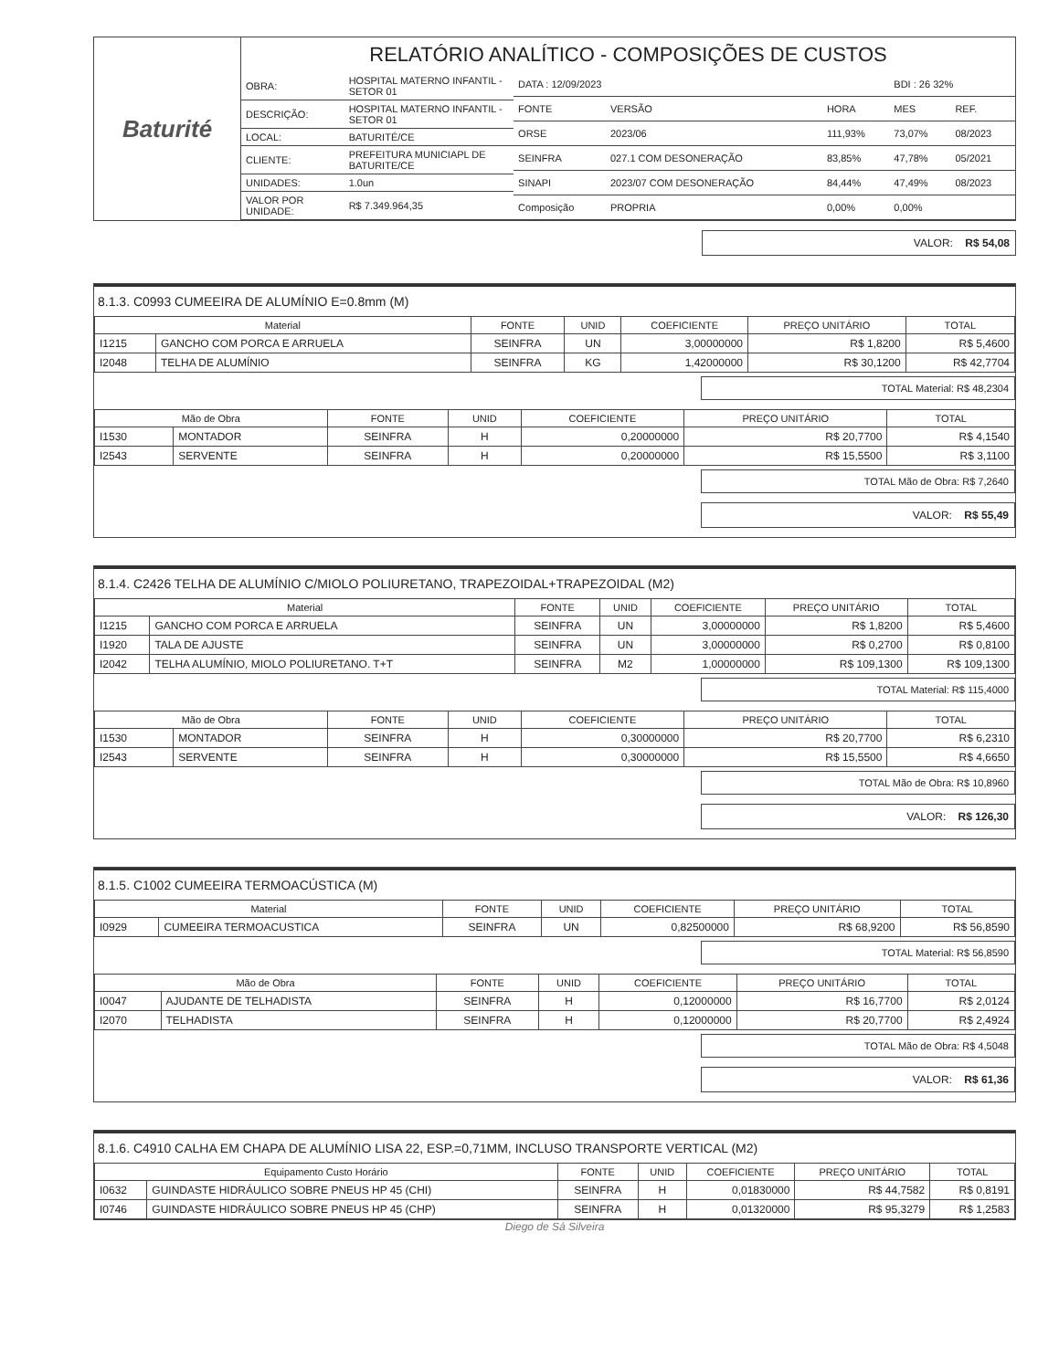Baturité
RELATÓRIO ANALÍTICO - COMPOSIÇÕES DE CUSTOS
| OBRA: | HOSPITAL MATERNO INFANTIL - SETOR 01 |
| DESCRIÇÃO: | HOSPITAL MATERNO INFANTIL - SETOR 01 |
| LOCAL: | BATURITÉ/CE |
| CLIENTE: | PREFEITURA MUNICIAPL DE BATURITE/CE |
| UNIDADES: | 1.0un |
| VALOR POR UNIDADE: | R$ 7.349.964,35 |
| DATA : 12/09/2023 | | | BDI : 26 32% | |
| FONTE | VERSÃO | HORA | MES | REF. |
| ORSE | 2023/06 | 111,93% | 73,07% | 08/2023 |
| SEINFRA | 027.1 COM DESONERAÇÃO | 83,85% | 47,78% | 05/2021 |
| SINAPI | 2023/07 COM DESONERAÇÃO | 84,44% | 47,49% | 08/2023 |
| Composição | PROPRIA | 0,00% | 0,00% | |
VALOR: R$ 54,08
8.1.3. C0993 CUMEEIRA DE ALUMÍNIO E=0.8mm (M)
| Material | | FONTE | UNID | COEFICIENTE | PREÇO UNITÁRIO | TOTAL |
| --- | --- | --- | --- | --- | --- | --- |
| I1215 | GANCHO COM PORCA E ARRUELA | SEINFRA | UN | 3,00000000 | R$ 1,8200 | R$ 5,4600 |
| I2048 | TELHA DE ALUMÍNIO | SEINFRA | KG | 1,42000000 | R$ 30,1200 | R$ 42,7704 |
TOTAL Material: R$ 48,2304
| Mão de Obra | | FONTE | UNID | COEFICIENTE | PREÇO UNITÁRIO | TOTAL |
| --- | --- | --- | --- | --- | --- | --- |
| I1530 | MONTADOR | SEINFRA | H | 0,20000000 | R$ 20,7700 | R$ 4,1540 |
| I2543 | SERVENTE | SEINFRA | H | 0,20000000 | R$ 15,5500 | R$ 3,1100 |
TOTAL Mão de Obra: R$ 7,2640
VALOR: R$ 55,49
8.1.4. C2426 TELHA DE ALUMÍNIO C/MIOLO POLIURETANO, TRAPEZOIDAL+TRAPEZOIDAL (M2)
| Material | | FONTE | UNID | COEFICIENTE | PREÇO UNITÁRIO | TOTAL |
| --- | --- | --- | --- | --- | --- | --- |
| I1215 | GANCHO COM PORCA E ARRUELA | SEINFRA | UN | 3,00000000 | R$ 1,8200 | R$ 5,4600 |
| I1920 | TALA DE AJUSTE | SEINFRA | UN | 3,00000000 | R$ 0,2700 | R$ 0,8100 |
| I2042 | TELHA ALUMÍNIO, MIOLO POLIURETANO. T+T | SEINFRA | M2 | 1,00000000 | R$ 109,1300 | R$ 109,1300 |
TOTAL Material: R$ 115,4000
| Mão de Obra | | FONTE | UNID | COEFICIENTE | PREÇO UNITÁRIO | TOTAL |
| --- | --- | --- | --- | --- | --- | --- |
| I1530 | MONTADOR | SEINFRA | H | 0,30000000 | R$ 20,7700 | R$ 6,2310 |
| I2543 | SERVENTE | SEINFRA | H | 0,30000000 | R$ 15,5500 | R$ 4,6650 |
TOTAL Mão de Obra: R$ 10,8960
VALOR: R$ 126,30
8.1.5. C1002 CUMEEIRA TERMOACÚSTICA (M)
| Material | | FONTE | UNID | COEFICIENTE | PREÇO UNITÁRIO | TOTAL |
| --- | --- | --- | --- | --- | --- | --- |
| I0929 | CUMEEIRA TERMOACUSTICA | SEINFRA | UN | 0,82500000 | R$ 68,9200 | R$ 56,8590 |
TOTAL Material: R$ 56,8590
| Mão de Obra | | FONTE | UNID | COEFICIENTE | PREÇO UNITÁRIO | TOTAL |
| --- | --- | --- | --- | --- | --- | --- |
| I0047 | AJUDANTE DE TELHADISTA | SEINFRA | H | 0,12000000 | R$ 16,7700 | R$ 2,0124 |
| I2070 | TELHADISTA | SEINFRA | H | 0,12000000 | R$ 20,7700 | R$ 2,4924 |
TOTAL Mão de Obra: R$ 4,5048
VALOR: R$ 61,36
8.1.6. C4910 CALHA EM CHAPA DE ALUMÍNIO LISA 22, ESP.=0,71MM, INCLUSO TRANSPORTE VERTICAL (M2)
| Equipamento Custo Horário | | FONTE | UNID | COEFICIENTE | PREÇO UNITÁRIO | TOTAL |
| --- | --- | --- | --- | --- | --- | --- |
| I0632 | GUINDASTE HIDRÁULICO SOBRE PNEUS HP 45 (CHI) | SEINFRA | H | 0,01830000 | R$ 44,7582 | R$ 0,8191 |
| I0746 | GUINDASTE HIDRÁULICO SOBRE PNEUS HP 45 (CHP) | SEINFRA | H | 0,01320000 | R$ 95,3279 | R$ 1,2583 |
Diego de Sá Silveira